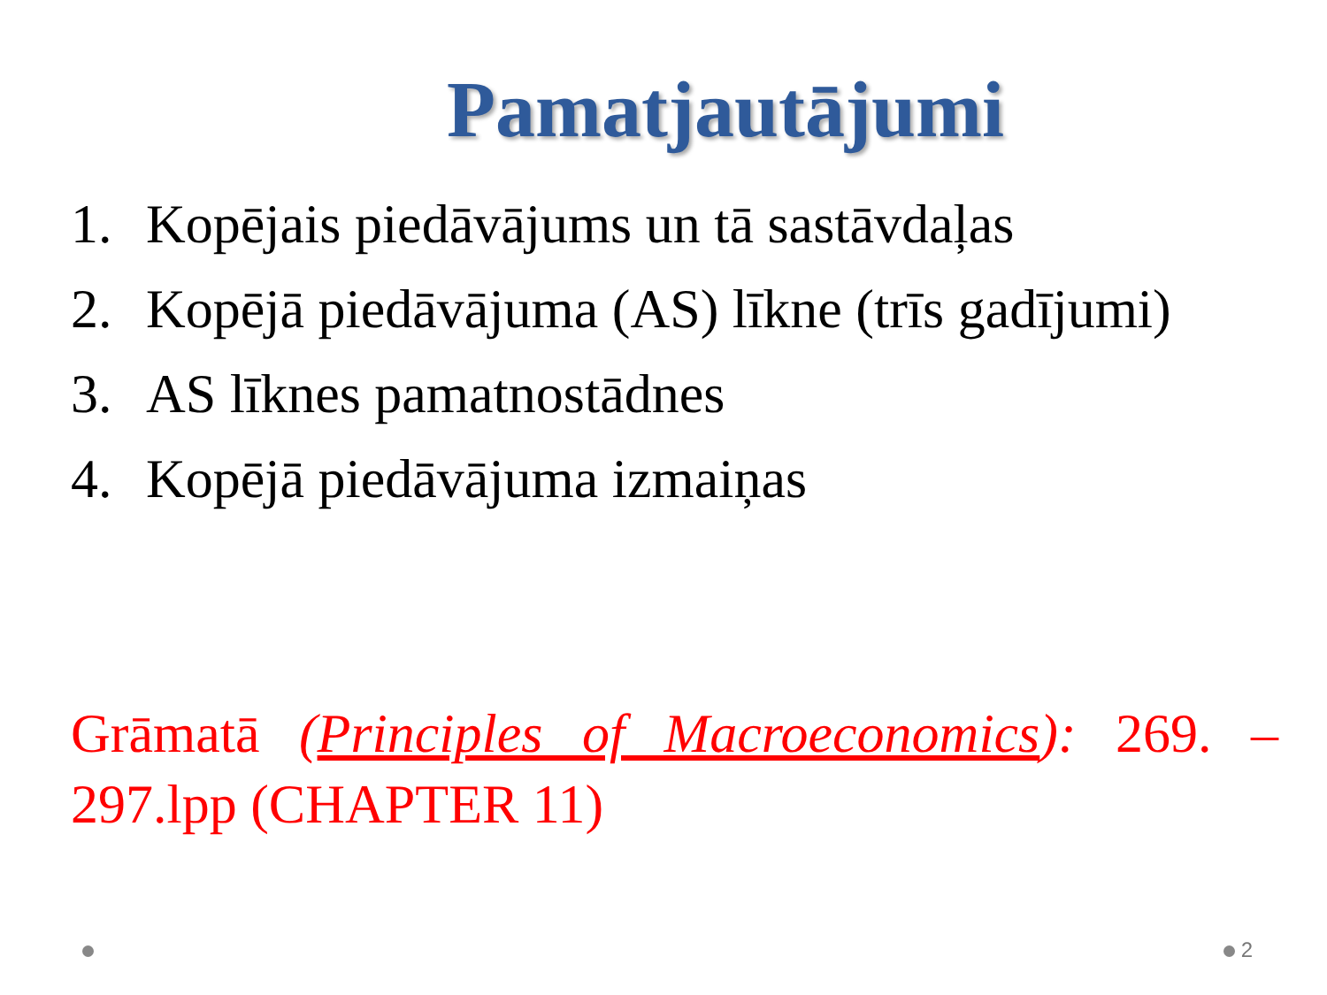Pamatjautājumi
1. Kopējais piedāvājums un tā sastāvdaļas
2. Kopējā piedāvājuma (AS) līkne (trīs gadījumi)
3. AS līknes pamatnostādnes
4. Kopējā piedāvājuma izmaiņas
Grāmatā (Principles of Macroeconomics): 269. – 297.lpp (CHAPTER 11)
2